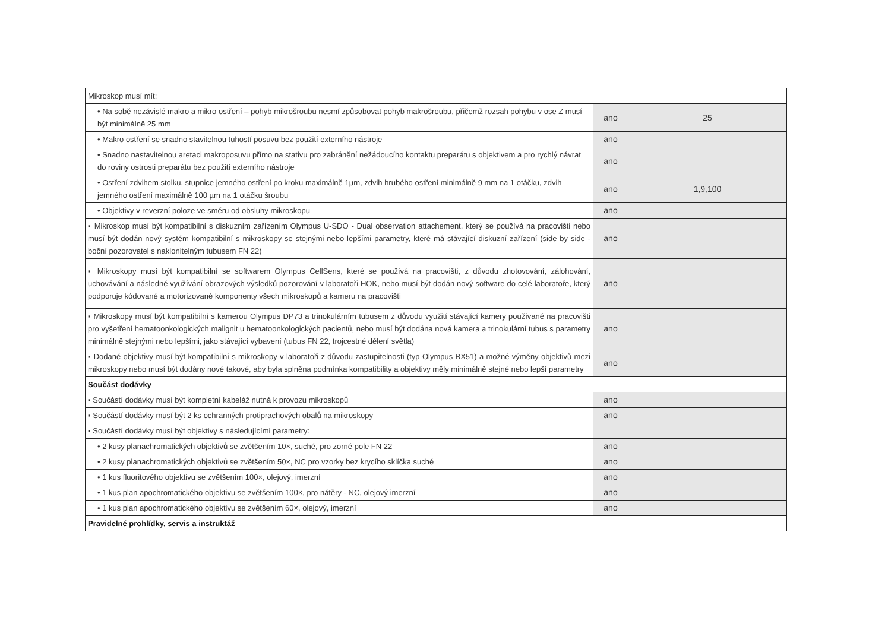| Mikroskop musí mít: | | |
| • Na sobě nezávislé makro a mikro ostření – pohyb mikrošroubu nesmí způsobovat pohyb makrošroubu, přičemž rozsah pohybu v ose Z musí být minimálně 25 mm | ano | 25 |
| • Makro ostření se snadno stavitelnou tuhostí posuvu bez použití externího nástroje | ano | |
| • Snadno nastavitelnou aretaci makroposuvu přímo na stativu pro zabránění nežádoucího kontaktu preparátu s objektivem a pro rychlý návrat do roviny ostrosti preparátu bez použití externího nástroje | ano | |
| • Ostření zdvihem stolku, stupnice jemného ostření po kroku maximálně 1µm, zdvih hrubého ostření minimálně 9 mm na 1 otáčku, zdvih jemného ostření maximálně 100 µm na 1 otáčku šroubu | ano | 1,9,100 |
| • Objektivy v reverzní poloze ve směru od obsluhy mikroskopu | ano | |
| ▪ Mikroskop musí být kompatibilní s diskuzním zařízením Olympus U-SDO - Dual observation attachement, který se používá na pracovišti nebo musí být dodán nový systém kompatibilní s mikroskopy se stejnými nebo lepšími parametry, které má stávající diskuzní zařízení (side by side - boční pozorovatel s naklonitelným tubusem FN 22) | ano | |
| ▪ Mikroskopy musí být kompatibilní se softwarem Olympus CellSens, které se používá na pracovišti, z důvodu zhotovování, zálohování, uchovávání a následné využívání obrazových výsledků pozorování v laboratoři HOK, nebo musí být dodán nový software do celé laboratoře, který podporuje kódované a motorizované komponenty všech mikroskopů a kameru na pracovišti | ano | |
| ▪ Mikroskopy musí být kompatibilní s kamerou Olympus DP73 a trinokulárním tubusem z důvodu využití stávající kamery používané na pracovišti pro vyšetření hematoonkologických malignit u hematoonkologických pacientů, nebo musí být dodána nová kamera a trinokulární tubus s parametry minimálně stejnými nebo lepšími, jako stávající vybavení (tubus FN 22, trojcestné dělení světla) | ano | |
| ▪ Dodané objektivy musí být kompatibilní s mikroskopy v laboratoři z důvodu zastupitelnosti (typ Olympus BX51) a možné výměny objektivů mezi mikroskopy nebo musí být dodány nové takové, aby byla splněna podmínka kompatibility a objektivy měly minimálně stejné nebo lepší parametry | ano | |
| Součást dodávky | | |
| ▪ Součástí dodávky musí být kompletní kabeláž nutná k provozu mikroskopů | ano | |
| ▪ Součástí dodávky musí být 2 ks ochranných protiprachových obalů na mikroskopy | ano | |
| ▪ Součástí dodávky musí být objektivy s následujícími parametry: | | |
| • 2 kusy planachromatických objektivů se zvětšením 10×, suché, pro zorné pole FN 22 | ano | |
| • 2 kusy planachromatických objektivů se zvětšením 50×, NC pro vzorky bez krycího sklíčka suché | ano | |
| • 1 kus fluoritového objektivu se zvětšením 100×, olejový, imerzní | ano | |
| • 1 kus plan apochromatického objektivu se zvětšením 100×, pro nátěry - NC, olejový imerzní | ano | |
| • 1 kus plan apochromatického objektivu se zvětšením 60×, olejový, imerzní | ano | |
| Pravidelné prohlídky, servis a instruktáž | | |